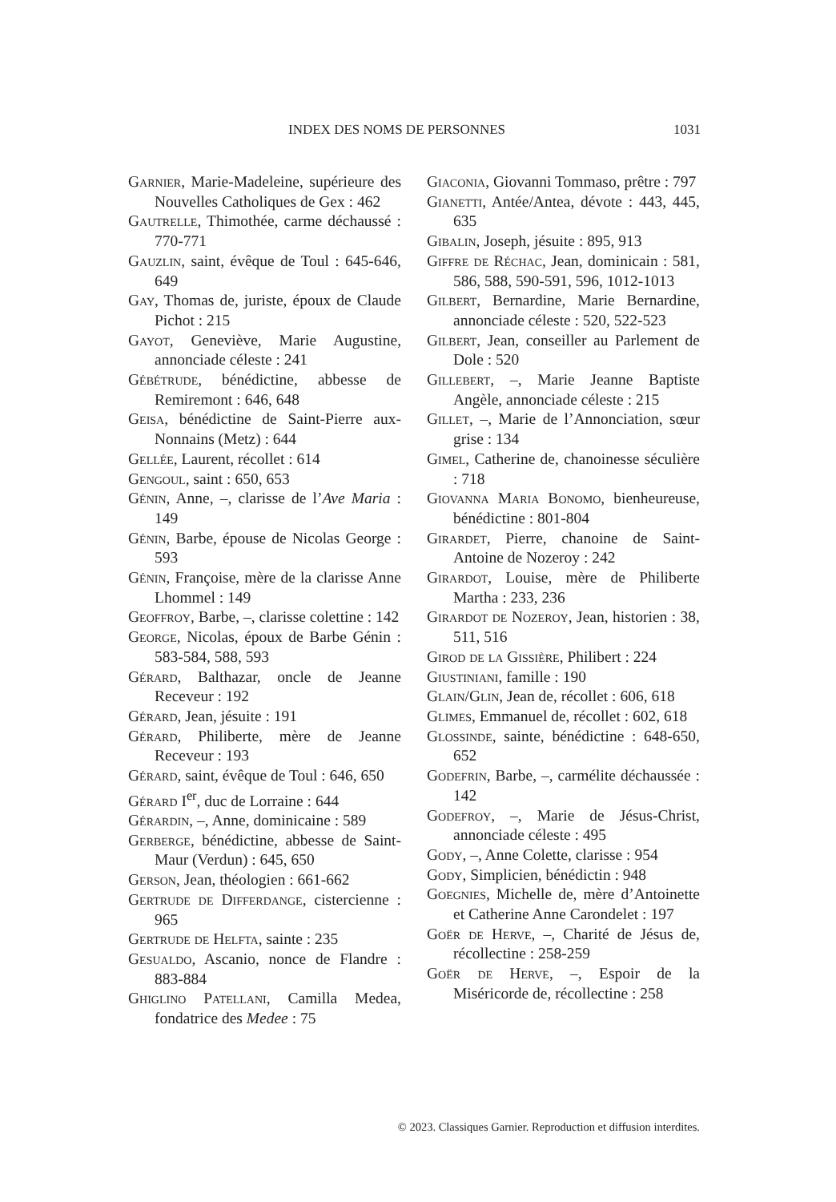INDEX DES NOMS DE PERSONNES 1031
Garnier, Marie-Madeleine, supérieure des Nouvelles Catholiques de Gex : 462
Gautrelle, Thimothée, carme déchaussé : 770-771
Gauzlin, saint, évêque de Toul : 645-646, 649
Gay, Thomas de, juriste, époux de Claude Pichot : 215
Gayot, Geneviève, Marie Augustine, annonciade céleste : 241
Gébétrude, bénédictine, abbesse de Remiremont : 646, 648
Geisa, bénédictine de Saint-Pierre aux-Nonnains (Metz) : 644
Gellée, Laurent, récollet : 614
Gengoul, saint : 650, 653
Génin, Anne, –, clarisse de l’Ave Maria : 149
Génin, Barbe, épouse de Nicolas George : 593
Génin, Françoise, mère de la clarisse Anne Lhommel : 149
Geoffroy, Barbe, –, clarisse colettine : 142
George, Nicolas, époux de Barbe Génin : 583-584, 588, 593
Gérard, Balthazar, oncle de Jeanne Receveur : 192
Gérard, Jean, jésuite : 191
Gérard, Philiberte, mère de Jeanne Receveur : 193
Gérard, saint, évêque de Toul : 646, 650
Gérard I<sup>er</sup>, duc de Lorraine : 644
Gérardin, –, Anne, dominicaine : 589
Gerberge, bénédictine, abbesse de Saint-Maur (Verdun) : 645, 650
Gerson, Jean, théologien : 661-662
Gertrude de Differdange, cistercienne : 965
Gertrude de Helfta, sainte : 235
Gesualdo, Ascanio, nonce de Flandre : 883-884
Ghiglino Patellani, Camilla Medea, fondatrice des Medee : 75
Giaconia, Giovanni Tommaso, prêtre : 797
Gianetti, Antée/Antea, dévote : 443, 445, 635
Gibalin, Joseph, jésuite : 895, 913
Giffre de Réchac, Jean, dominicain : 581, 586, 588, 590-591, 596, 1012-1013
Gilbert, Bernardine, Marie Bernardine, annonciade céleste : 520, 522-523
Gilbert, Jean, conseiller au Parlement de Dole : 520
Gillebert, –, Marie Jeanne Baptiste Angèle, annonciade céleste : 215
Gillet, –, Marie de l’Annonciation, sœur grise : 134
Gimel, Catherine de, chanoinesse séculière : 718
Giovanna Maria Bonomo, bienheureuse, bénédictine : 801-804
Girardet, Pierre, chanoine de Saint-Antoine de Nozeroy : 242
Girardot, Louise, mère de Philiberte Martha : 233, 236
Girardot de Nozeroy, Jean, historien : 38, 511, 516
Girod de la Gissière, Philibert : 224
Giustiniani, famille : 190
Glain/Glin, Jean de, récollet : 606, 618
Glimes, Emmanuel de, récollet : 602, 618
Glossinde, sainte, bénédictine : 648-650, 652
Godefrin, Barbe, –, carmélite déchaussée : 142
Godefroy, –, Marie de Jésus-Christ, annonciade céleste : 495
Gody, –, Anne Colette, clarisse : 954
Gody, Simplicien, bénédictin : 948
Goegnies, Michelle de, mère d’Antoinette et Catherine Anne Carondelet : 197
Goër de Herve, –, Charité de Jésus de, récollectine : 258-259
Goër de Herve, –, Espoir de la Miséricorde de, récollectine : 258
© 2023. Classiques Garnier. Reproduction et diffusion interdites.